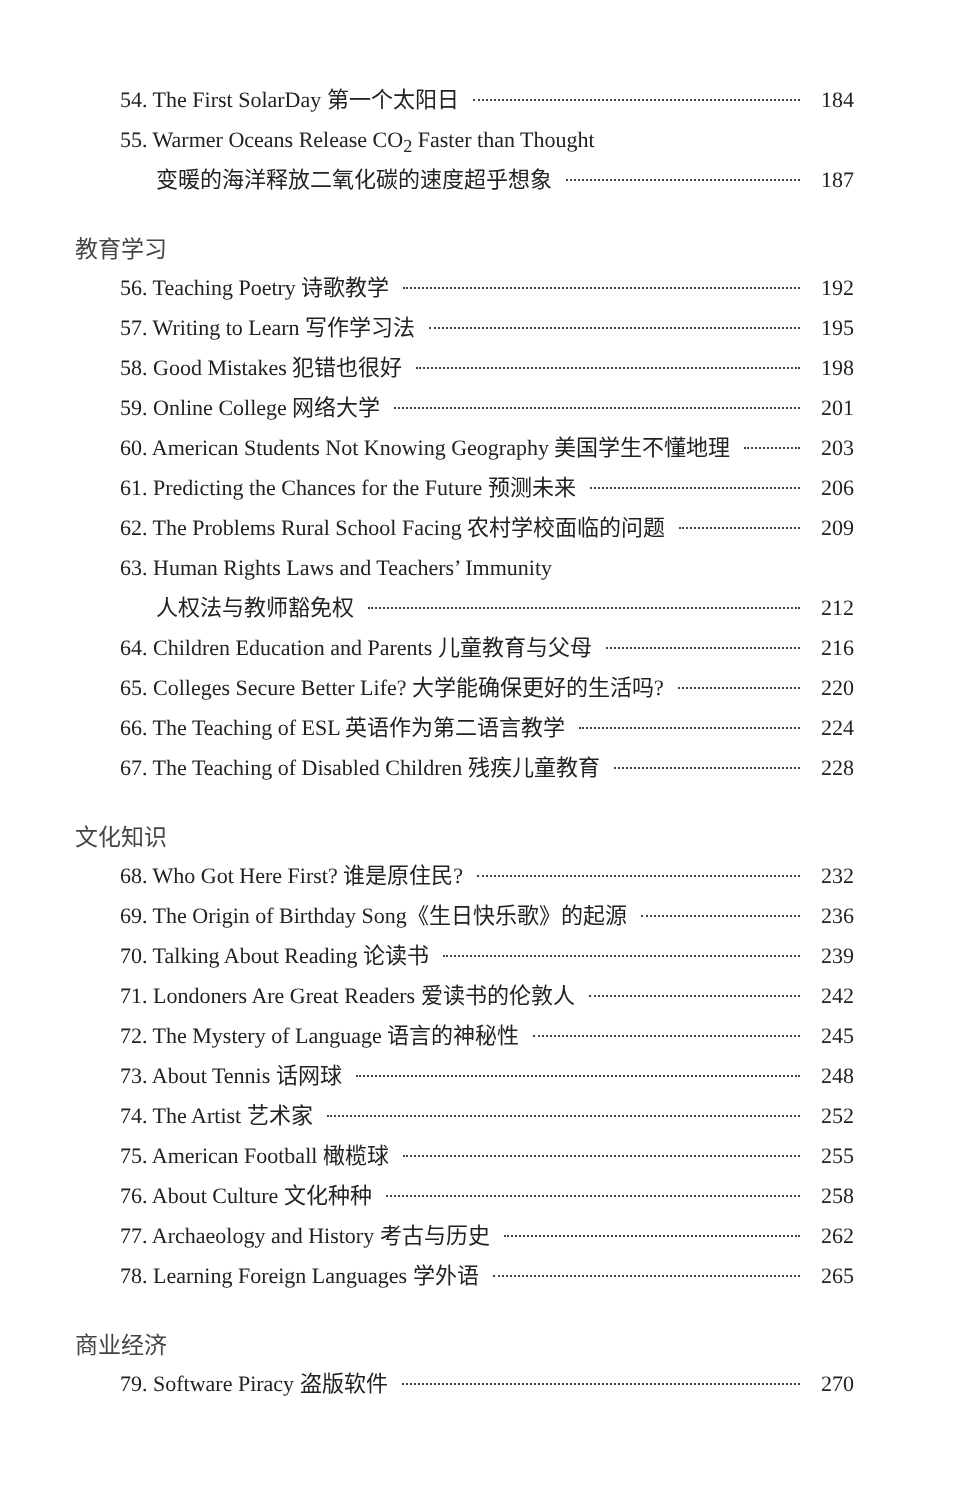54. The First SolarDay 第一个太阳日 184
55. Warmer Oceans Release CO<sub>2</sub> Faster than Thought
变暖的海洋释放二氧化碳的速度超乎想象 187
教育学习
56. Teaching Poetry 诗歌教学 192
57. Writing to Learn 写作学习法 195
58. Good Mistakes 犯错也很好 198
59. Online College 网络大学 201
60. American Students Not Knowing Geography 美国学生不懂地理 203
61. Predicting the Chances for the Future 预测未来 206
62. The Problems Rural School Facing 农村学校面临的问题 209
63. Human Rights Laws and Teachers’ Immunity
人权法与教师豁免权 212
64. Children Education and Parents 儿童教育与父母 216
65. Colleges Secure Better Life? 大学能确保更好的生活吗? 220
66. The Teaching of ESL 英语作为第二语言教学 224
67. The Teaching of Disabled Children 残疾儿童教育 228
文化知识
68. Who Got Here First? 谁是原住民? 232
69. The Origin of Birthday Song《生日快乐歌》的起源 236
70. Talking About Reading 论读书 239
71. Londoners Are Great Readers 爱读书的伦敦人 242
72. The Mystery of Language 语言的神秘性 245
73. About Tennis 话网球 248
74. The Artist 艺术家 252
75. American Football 橄榄球 255
76. About Culture 文化种种 258
77. Archaeology and History 考古与历史 262
78. Learning Foreign Languages 学外语 265
商业经济
79. Software Piracy 盗版软件 270